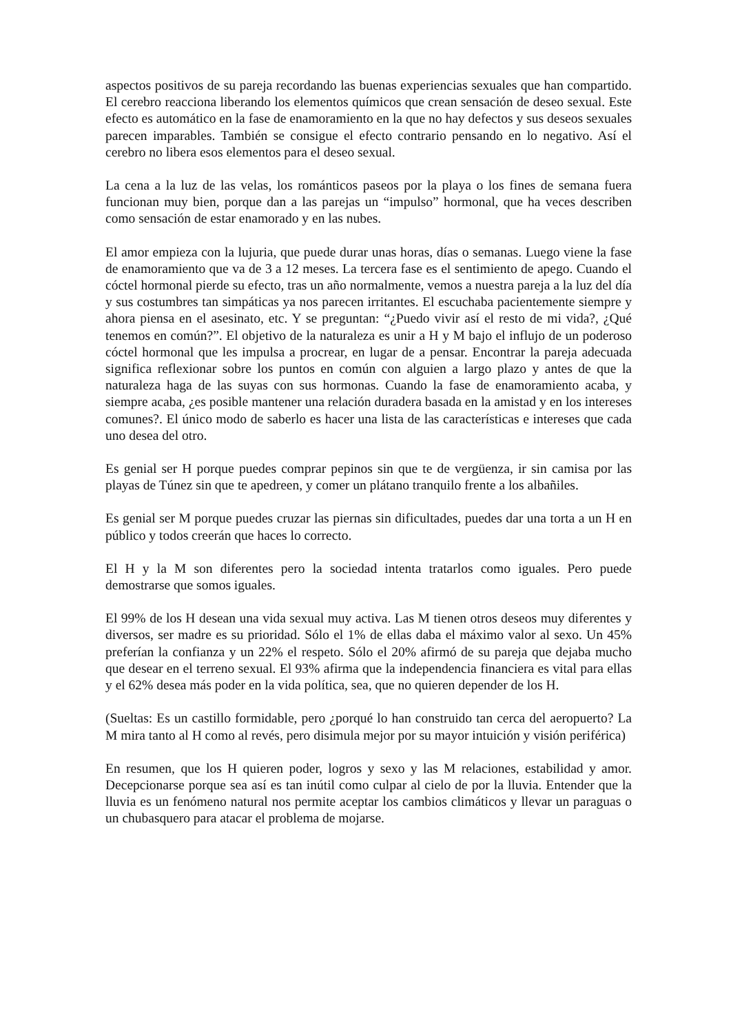aspectos positivos de su pareja recordando las buenas experiencias sexuales que han compartido. El cerebro reacciona liberando los elementos químicos que crean sensación de deseo sexual. Este efecto es automático en la fase de enamoramiento en la que no hay defectos y sus deseos sexuales parecen imparables. También se consigue el efecto contrario pensando en lo negativo. Así el cerebro no libera esos elementos para el deseo sexual.
La cena a la luz de las velas, los románticos paseos por la playa o los fines de semana fuera funcionan muy bien, porque dan a las parejas un “impulso” hormonal, que ha veces describen como sensación de estar enamorado y en las nubes.
El amor empieza con la lujuria, que puede durar unas horas, días o semanas. Luego viene la fase de enamoramiento que va de 3 a 12 meses. La tercera fase es el sentimiento de apego. Cuando el cóctel hormonal pierde su efecto, tras un año normalmente, vemos a nuestra pareja a la luz del día y sus costumbres tan simpáticas ya nos parecen irritantes. El escuchaba pacientemente siempre y ahora piensa en el asesinato, etc. Y se preguntan: “¿Puedo vivir así el resto de mi vida?, ¿Qué tenemos en común?”. El objetivo de la naturaleza es unir a H y M bajo el influjo de un poderoso cóctel hormonal que les impulsa a procrear, en lugar de a pensar. Encontrar la pareja adecuada significa reflexionar sobre los puntos en común con alguien a largo plazo y antes de que la naturaleza haga de las suyas con sus hormonas. Cuando la fase de enamoramiento acaba, y siempre acaba, ¿es posible mantener una relación duradera basada en la amistad y en los intereses comunes?. El único modo de saberlo es hacer una lista de las características e intereses que cada uno desea del otro.
Es genial ser H porque puedes comprar pepinos sin que te de vergüenza, ir sin camisa por las playas de Túnez sin que te apedreen, y comer un plátano tranquilo frente a los albañiles.
Es genial ser M porque puedes cruzar las piernas sin dificultades, puedes dar una torta a un H en público y todos creerán que haces lo correcto.
El H y la M son diferentes pero la sociedad intenta tratarlos como iguales. Pero puede demostrarse que somos iguales.
El 99% de los H desean una vida sexual muy activa. Las M tienen otros deseos muy diferentes y diversos, ser madre es su prioridad. Sólo el 1% de ellas daba el máximo valor al sexo. Un 45% preferían la confianza y un 22% el respeto. Sólo el 20% afirmó de su pareja que dejaba mucho que desear en el terreno sexual. El 93% afirma que la independencia financiera es vital para ellas y el 62% desea más poder en la vida política, sea, que no quieren depender de los H.
(Sueltas: Es un castillo formidable, pero ¿porqué lo han construido tan cerca del aeropuerto? La M mira tanto al H como al revés, pero disimula mejor por su mayor intuición y visión periférica)
En resumen, que los H quieren poder, logros y sexo y las M relaciones, estabilidad y amor. Decepcionarse porque sea así es tan inútil como culpar al cielo de por la lluvia. Entender que la lluvia es un fenómeno natural nos permite aceptar los cambios climáticos y llevar un paraguas o un chubasquero para atacar el problema de mojarse.